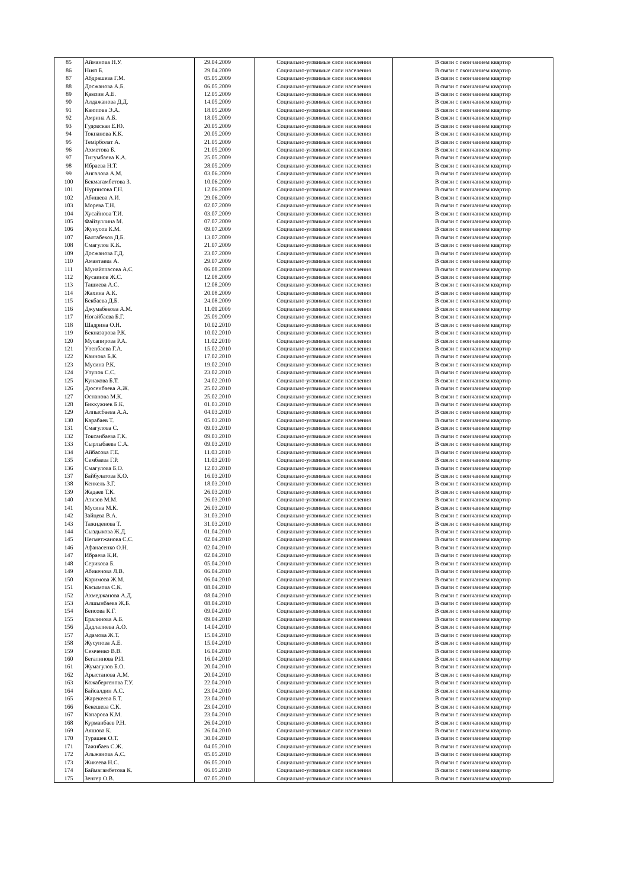| 85 | Айманова Н.У. | 29.04.2009 | Социально-уязвимые слои населения | В связи с окончанием квартир |
| 86 | Нияз Б. | 29.04.2009 | Социально-уязвимые слои населения | В связи с окончанием квартир |
| 87 | Абдрашева Г.М. | 05.05.2009 | Социально-уязвимые слои населения | В связи с окончанием квартир |
| 88 | Досжанова А.Б. | 06.05.2009 | Социально-уязвимые слои населения | В связи с окончанием квартир |
| 89 | Қамзин А.Е. | 12.05.2009 | Социально-уязвимые слои населения | В связи с окончанием квартир |
| 90 | Алдажанова Д.Д. | 14.05.2009 | Социально-уязвимые слои населения | В связи с окончанием квартир |
| 91 | Каюпова Э.А. | 18.05.2009 | Социально-уязвимые слои населения | В связи с окончанием квартир |
| 92 | Амрина А.Б. | 18.05.2009 | Социально-уязвимые слои населения | В связи с окончанием квартир |
| 93 | Гудовская Е.Ю. | 20.05.2009 | Социально-уязвимые слои населения | В связи с окончанием квартир |
| 94 | Токпанова К.К. | 20.05.2009 | Социально-уязвимые слои населения | В связи с окончанием квартир |
| 95 | Темірболат А. | 21.05.2009 | Социально-уязвимые слои населения | В связи с окончанием квартир |
| 96 | Ахметова Б. | 21.05.2009 | Социально-уязвимые слои населения | В связи с окончанием квартир |
| 97 | Тигумбаева К.А. | 25.05.2009 | Социально-уязвимые слои населения | В связи с окончанием квартир |
| 98 | Ибраева Н.Т. | 28.05.2009 | Социально-уязвимые слои населения | В связи с окончанием квартир |
| 99 | Ангалова А.М. | 03.06.2009 | Социально-уязвимые слои населения | В связи с окончанием квартир |
| 100 | Бекмагамбетова З. | 10.06.2009 | Социально-уязвимые слои населения | В связи с окончанием квартир |
| 101 | Нурписова Г.Н. | 12.06.2009 | Социально-уязвимые слои населения | В связи с окончанием квартир |
| 102 | Абишева А.И. | 29.06.2009 | Социально-уязвимые слои населения | В связи с окончанием квартир |
| 103 | Морева Т.Н. | 02.07.2009 | Социально-уязвимые слои населения | В связи с окончанием квартир |
| 104 | Хусайнова Т.И. | 03.07.2009 | Социально-уязвимые слои населения | В связи с окончанием квартир |
| 105 | Файзуллина М. | 07.07.2009 | Социально-уязвимые слои населения | В связи с окончанием квартир |
| 106 | Жунусов К.М. | 09.07.2009 | Социально-уязвимые слои населения | В связи с окончанием квартир |
| 107 | Балтабеков Д.Б. | 13.07.2009 | Социально-уязвимые слои населения | В связи с окончанием квартир |
| 108 | Смагулов К.К. | 21.07.2009 | Социально-уязвимые слои населения | В связи с окончанием квартир |
| 109 | Досжанова Г.Д. | 23.07.2009 | Социально-уязвимые слои населения | В связи с окончанием квартир |
| 110 | Амантаева А. | 29.07.2009 | Социально-уязвимые слои населения | В связи с окончанием квартир |
| 111 | Мунайтпасова А.С. | 06.08.2009 | Социально-уязвимые слои населения | В связи с окончанием квартир |
| 112 | Кусаинов Ж.С. | 12.08.2009 | Социально-уязвимые слои населения | В связи с окончанием квартир |
| 113 | Ташиева А.С. | 12.08.2009 | Социально-уязвимые слои населения | В связи с окончанием квартир |
| 114 | Жахина А.К. | 20.08.2009 | Социально-уязвимые слои населения | В связи с окончанием квартир |
| 115 | Бекбаева Д.Б. | 24.08.2009 | Социально-уязвимые слои населения | В связи с окончанием квартир |
| 116 | Джумабекова А.М. | 11.09.2009 | Социально-уязвимые слои населения | В связи с окончанием квартир |
| 117 | Ногайбаева Б.Г. | 25.09.2009 | Социально-уязвимые слои населения | В связи с окончанием квартир |
| 118 | Шадрина О.Н. | 10.02.2010 | Социально-уязвимые слои населения | В связи с окончанием квартир |
| 119 | Бекназарова Р.К. | 10.02.2010 | Социально-уязвимые слои населения | В связи с окончанием квартир |
| 120 | Мусапирова Р.А. | 11.02.2010 | Социально-уязвимые слои населения | В связи с окончанием квартир |
| 121 | Утепбаева Г.А. | 15.02.2010 | Социально-уязвимые слои населения | В связи с окончанием квартир |
| 122 | Каинова Б.К. | 17.02.2010 | Социально-уязвимые слои населения | В связи с окончанием квартир |
| 123 | Мусина Р.К. | 19.02.2010 | Социально-уязвимые слои населения | В связи с окончанием квартир |
| 124 | Утупов С.С. | 23.02.2010 | Социально-уязвимые слои населения | В связи с окончанием квартир |
| 125 | Кунакова Б.Т. | 24.02.2010 | Социально-уязвимые слои населения | В связи с окончанием квартир |
| 126 | Дюсенбаева А.Ж. | 25.02.2010 | Социально-уязвимые слои населения | В связи с окончанием квартир |
| 127 | Оспанова М.К. | 25.02.2010 | Социально-уязвимые слои населения | В связи с окончанием квартир |
| 128 | Биккужиев Б.К. | 01.03.2010 | Социально-уязвимые слои населения | В связи с окончанием квартир |
| 129 | Алпысбаева А.А. | 04.03.2010 | Социально-уязвимые слои населения | В связи с окончанием квартир |
| 130 | Карабаев Т. | 05.03.2010 | Социально-уязвимые слои населения | В связи с окончанием квартир |
| 131 | Смагулова С. | 09.03.2010 | Социально-уязвимые слои населения | В связи с окончанием квартир |
| 132 | Токсанбаева Г.К. | 09.03.2010 | Социально-уязвимые слои населения | В связи с окончанием квартир |
| 133 | Сырлыбаева С.А. | 09.03.2010 | Социально-уязвимые слои населения | В связи с окончанием квартир |
| 134 | Айбасова Г.Е. | 11.03.2010 | Социально-уязвимые слои населения | В связи с окончанием квартир |
| 135 | Сембаева Г.Р. | 11.03.2010 | Социально-уязвимые слои населения | В связи с окончанием квартир |
| 136 | Смагулова Б.О. | 12.03.2010 | Социально-уязвимые слои населения | В связи с окончанием квартир |
| 137 | Байбулатова К.О. | 16.03.2010 | Социально-уязвимые слои населения | В связи с окончанием квартир |
| 138 | Кенкель З.Г. | 18.03.2010 | Социально-уязвимые слои населения | В связи с окончанием квартир |
| 139 | Жадаев Т.К. | 26.03.2010 | Социально-уязвимые слои населения | В связи с окончанием квартир |
| 140 | Азизов М.М. | 26.03.2010 | Социально-уязвимые слои населения | В связи с окончанием квартир |
| 141 | Мусина М.К. | 26.03.2010 | Социально-уязвимые слои населения | В связи с окончанием квартир |
| 142 | Зайцева В.А. | 31.03.2010 | Социально-уязвимые слои населения | В связи с окончанием квартир |
| 143 | Тажиденова Т. | 31.03.2010 | Социально-уязвимые слои населения | В связи с окончанием квартир |
| 144 | Сыздыкова Ж.Д. | 01.04.2010 | Социально-уязвимые слои населения | В связи с окончанием квартир |
| 145 | Негметжанова С.С. | 02.04.2010 | Социально-уязвимые слои населения | В связи с окончанием квартир |
| 146 | Афанасенко О.Н. | 02.04.2010 | Социально-уязвимые слои населения | В связи с окончанием квартир |
| 147 | Ибраева К.И. | 02.04.2010 | Социально-уязвимые слои населения | В связи с окончанием квартир |
| 148 | Серикова Б. | 05.04.2010 | Социально-уязвимые слои населения | В связи с окончанием квартир |
| 149 | Абикенова Л.В. | 06.04.2010 | Социально-уязвимые слои населения | В связи с окончанием квартир |
| 150 | Каримова Ж.М. | 06.04.2010 | Социально-уязвимые слои населения | В связи с окончанием квартир |
| 151 | Касымова С.К. | 08.04.2010 | Социально-уязвимые слои населения | В связи с окончанием квартир |
| 152 | Ахмеджанова А.Д. | 08.04.2010 | Социально-уязвимые слои населения | В связи с окончанием квартир |
| 153 | Алшынбаева Ж.Б. | 08.04.2010 | Социально-уязвимые слои населения | В связи с окончанием квартир |
| 154 | Беисова К.Г. | 09.04.2010 | Социально-уязвимые слои населения | В связи с окончанием квартир |
| 155 | Ералинова А.Б. | 09.04.2010 | Социально-уязвимые слои населения | В связи с окончанием квартир |
| 156 | Дадлалиева А.О. | 14.04.2010 | Социально-уязвимые слои населения | В связи с окончанием квартир |
| 157 | Адамова Ж.Т. | 15.04.2010 | Социально-уязвимые слои населения | В связи с окончанием квартир |
| 158 | Жусупова А.Е. | 15.04.2010 | Социально-уязвимые слои населения | В связи с окончанием квартир |
| 159 | Семченко В.В. | 16.04.2010 | Социально-уязвимые слои населения | В связи с окончанием квартир |
| 160 | Бегалинова Р.И. | 16.04.2010 | Социально-уязвимые слои населения | В связи с окончанием квартир |
| 161 | Жумагулов Б.О. | 20.04.2010 | Социально-уязвимые слои населения | В связи с окончанием квартир |
| 162 | Арыстанова А.М. | 20.04.2010 | Социально-уязвимые слои населения | В связи с окончанием квартир |
| 163 | Кожабергенова Г.У. | 22.04.2010 | Социально-уязвимые слои населения | В связи с окончанием квартир |
| 164 | Байсалдин А.С. | 23.04.2010 | Социально-уязвимые слои населения | В связи с окончанием квартир |
| 165 | Жарекеева Б.Т. | 23.04.2010 | Социально-уязвимые слои населения | В связи с окончанием квартир |
| 166 | Бекешева С.К. | 23.04.2010 | Социально-уязвимые слои населения | В связи с окончанием квартир |
| 167 | Капарова К.М. | 23.04.2010 | Социально-уязвимые слои населения | В связи с окончанием квартир |
| 168 | Курманбаев Р.Н. | 26.04.2010 | Социально-уязвимые слои населения | В связи с окончанием квартир |
| 169 | Аяшова К. | 26.04.2010 | Социально-уязвимые слои населения | В связи с окончанием квартир |
| 170 | Турашев О.Т. | 30.04.2010 | Социально-уязвимые слои населения | В связи с окончанием квартир |
| 171 | Тажибаев С.Ж. | 04.05.2010 | Социально-уязвимые слои населения | В связи с окончанием квартир |
| 172 | Альжанова А.С. | 05.05.2010 | Социально-уязвимые слои населения | В связи с окончанием квартир |
| 173 | Жикеева Н.С. | 06.05.2010 | Социально-уязвимые слои населения | В связи с окончанием квартир |
| 174 | Баймагамбетова К. | 06.05.2010 | Социально-уязвимые слои населения | В связи с окончанием квартир |
| 175 | Зенгер О.В. | 07.05.2010 | Социально-уязвимые слои населения | В связи с окончанием квартир |